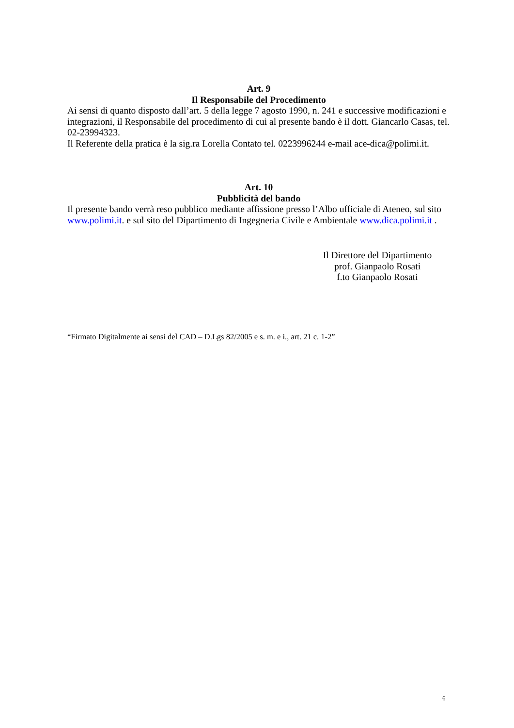Art. 9
Il Responsabile del Procedimento
Ai sensi di quanto disposto dall’art. 5 della legge 7 agosto 1990, n. 241 e successive modificazioni e integrazioni, il Responsabile del procedimento di cui al presente bando è il dott. Giancarlo Casas, tel. 02-23994323.
Il Referente della pratica è la sig.ra Lorella Contato tel. 0223996244 e-mail ace-dica@polimi.it.
Art. 10
Pubblicità del bando
Il presente bando verrà reso pubblico mediante affissione presso l’Albo ufficiale di Ateneo, sul sito www.polimi.it. e sul sito del Dipartimento di Ingegneria Civile e Ambientale www.dica.polimi.it .
Il Direttore del Dipartimento
prof. Gianpaolo Rosati
f.to Gianpaolo Rosati
“Firmato Digitalmente ai sensi del CAD – D.Lgs 82/2005 e s. m. e i., art. 21 c. 1-2”
6